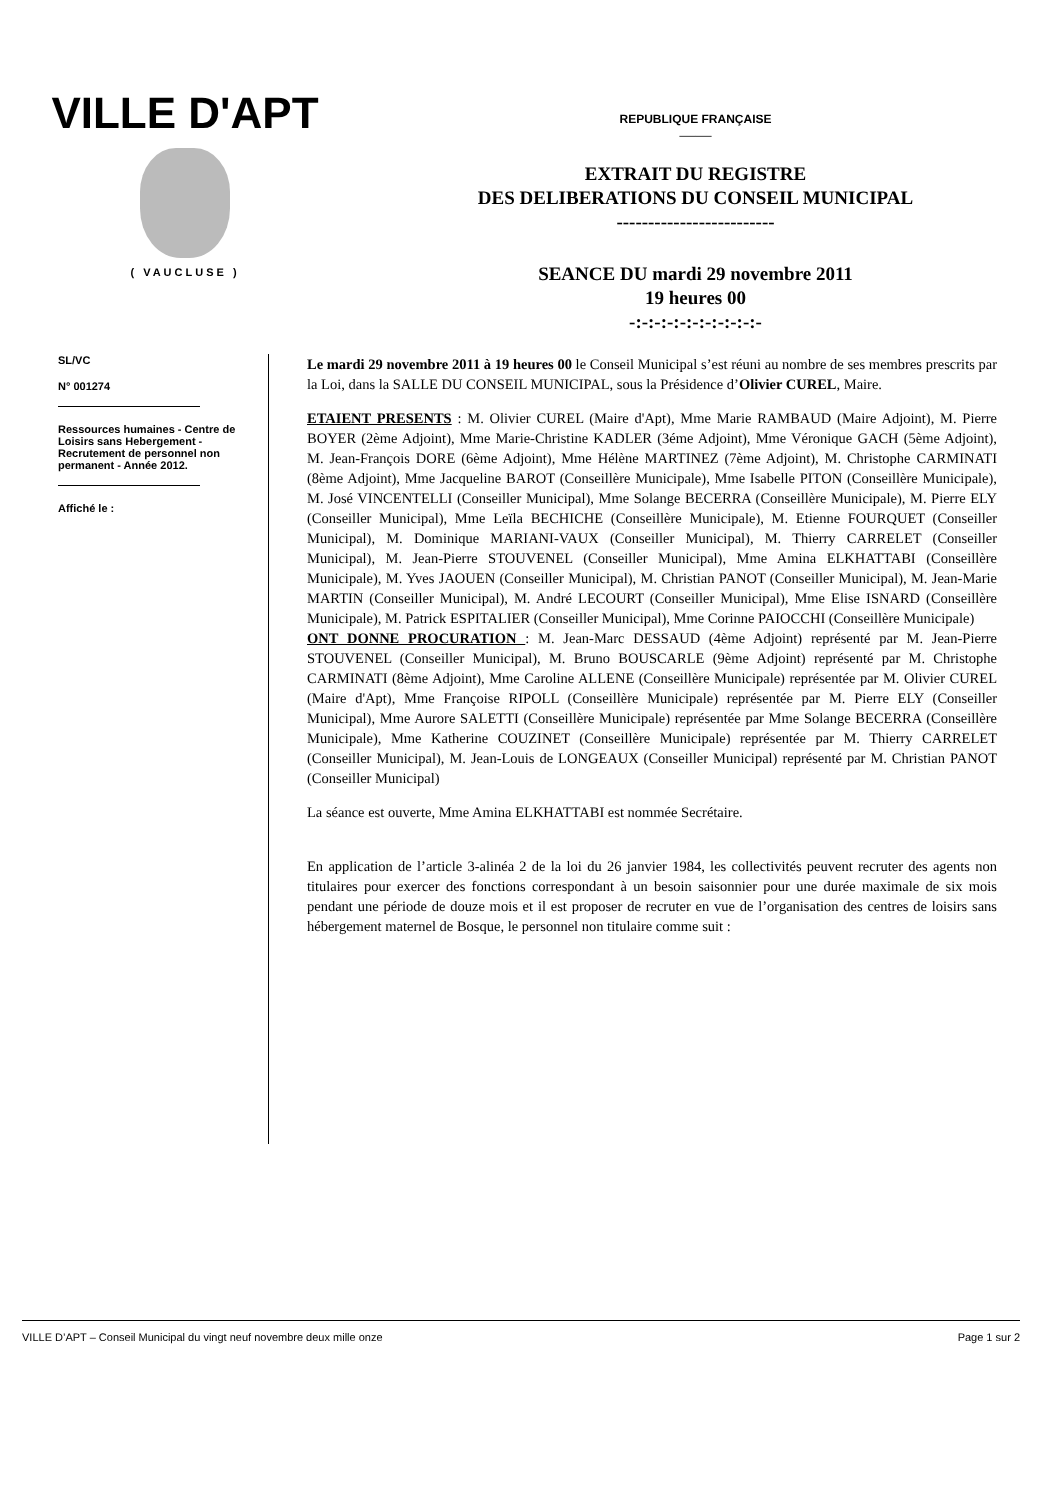VILLE D'APT
( VAUCLUSE )
REPUBLIQUE FRANÇAISE
——
EXTRAIT DU REGISTRE
DES DELIBERATIONS DU CONSEIL MUNICIPAL
-------------------------
SEANCE DU mardi 29 novembre 2011
19 heures 00
-:-:-:-:-:-:-:-:-:-:-
SL/VC
N° 001274
Ressources humaines - Centre de Loisirs sans Hebergement - Recrutement de personnel non permanent - Année 2012.
Affiché le :
Le mardi 29 novembre 2011 à 19 heures 00 le Conseil Municipal s’est réuni au nombre de ses membres prescrits par la Loi, dans la SALLE DU CONSEIL MUNICIPAL, sous la Présidence d’Olivier CUREL, Maire.
ETAIENT PRESENTS : M. Olivier CUREL (Maire d'Apt), Mme Marie RAMBAUD (Maire Adjoint), M. Pierre BOYER (2ème Adjoint), Mme Marie-Christine KADLER (3éme Adjoint), Mme Véronique GACH (5ème Adjoint), M. Jean-François DORE (6ème Adjoint), Mme Hélène MARTINEZ (7ème Adjoint), M. Christophe CARMINATI (8ème Adjoint), Mme Jacqueline BAROT (Conseillère Municipale), Mme Isabelle PITON (Conseillère Municipale), M. José VINCENTELLI (Conseiller Municipal), Mme Solange BECERRA (Conseillère Municipale), M. Pierre ELY (Conseiller Municipal), Mme Leïla BECHICHE (Conseillère Municipale), M. Etienne FOURQUET (Conseiller Municipal), M. Dominique MARIANI-VAUX (Conseiller Municipal), M. Thierry CARRELET (Conseiller Municipal), M. Jean-Pierre STOUVENEL (Conseiller Municipal), Mme Amina ELKHATTABI (Conseillère Municipale), M. Yves JAOUEN (Conseiller Municipal), M. Christian PANOT (Conseiller Municipal), M. Jean-Marie MARTIN (Conseiller Municipal), M. André LECOURT (Conseiller Municipal), Mme Elise ISNARD (Conseillère Municipale), M. Patrick ESPITALIER (Conseiller Municipal), Mme Corinne PAIOCCHI (Conseillère Municipale)
ONT DONNE PROCURATION : M. Jean-Marc DESSAUD (4ème Adjoint) représenté par M. Jean-Pierre STOUVENEL (Conseiller Municipal), M. Bruno BOUSCARLE (9ème Adjoint) représenté par M. Christophe CARMINATI (8ème Adjoint), Mme Caroline ALLENE (Conseillère Municipale) représentée par M. Olivier CUREL (Maire d'Apt), Mme Françoise RIPOLL (Conseillère Municipale) représentée par M. Pierre ELY (Conseiller Municipal), Mme Aurore SALETTI (Conseillère Municipale) représentée par Mme Solange BECERRA (Conseillère Municipale), Mme Katherine COUZINET (Conseillère Municipale) représentée par M. Thierry CARRELET (Conseiller Municipal), M. Jean-Louis de LONGEAUX (Conseiller Municipal) représenté par M. Christian PANOT (Conseiller Municipal)
La séance est ouverte, Mme Amina ELKHATTABI est nommée Secrétaire.
En application de l’article 3-alinéa 2 de la loi du 26 janvier 1984, les collectivités peuvent recruter des agents non titulaires pour exercer des fonctions correspondant à un besoin saisonnier pour une durée maximale de six mois pendant une période de douze mois et il est proposer de recruter en vue de l’organisation des centres de loisirs sans hébergement maternel de Bosque, le personnel non titulaire comme suit :
VILLE D’APT – Conseil Municipal du vingt neuf novembre deux mille onze Page 1 sur 2